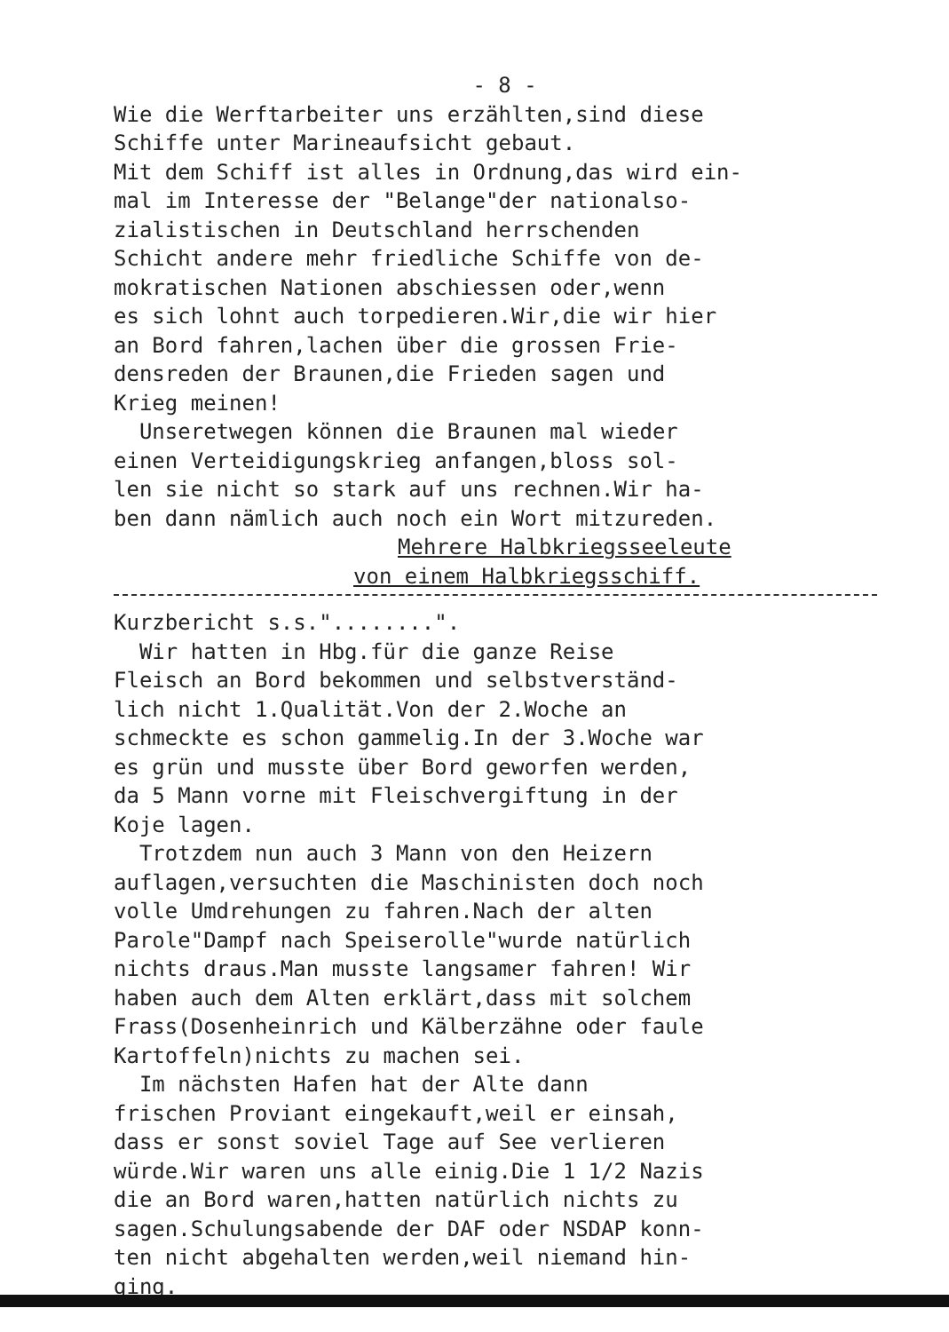- 8 -
Wie die Werftarbeiter uns erzählten,sind diese Schiffe unter Marineaufsicht gebaut. Mit dem Schiff ist alles in Ordnung,das wird ein- mal im Interesse der "Belange"der nationalso- zialistischen in Deutschland herrschenden Schicht andere mehr friedliche Schiffe von de- mokratischen Nationen abschiessen oder,wenn es sich lohnt auch torpedieren.Wir,die wir hier an Bord fahren,lachen über die grossen Frie- densreden der Braunen,die Frieden sagen und Krieg meinen! Unseretwegen können die Braunen mal wieder einen Verteidigungskrieg anfangen,bloss sol- len sie nicht so stark auf uns rechnen.Wir ha- ben dann nämlich auch noch ein Wort mitzureden.
Mehrere Halbkriegsseeleute
von einem Halbkriegsschiff.
Kurzbericht s.s."........". Wir hatten in Hbg.für die ganze Reise Fleisch an Bord bekommen und selbstverständ- lich nicht 1.Qualität.Von der 2.Woche an schmeckte es schon gammelig.In der 3.Woche war es grün und musste über Bord geworfen werden, da 5 Mann vorne mit Fleischvergiftung in der Koje lagen. Trotzdem nun auch 3 Mann von den Heizern auflagen,versuchten die Maschinisten doch noch volle Umdrehungen zu fahren.Nach der alten Parole"Dampf nach Speiserolle"wurde natürlich nichts draus.Man musste langsamer fahren! Wir haben auch dem Alten erklärt,dass mit solchem Frass(Dosenheinrich und Kälberzähne oder faule Kartoffeln)nichts zu machen sei. Im nächsten Hafen hat der Alte dann frischen Proviant eingekauft,weil er einsah, dass er sonst soviel Tage auf See verlieren würde.Wir waren uns alle einig.Die 1 1/2 Nazis die an Bord waren,hatten natürlich nichts zu sagen.Schulungsabende der DAF oder NSDAP konn- ten nicht abgehalten werden,weil niemand hin- ging.